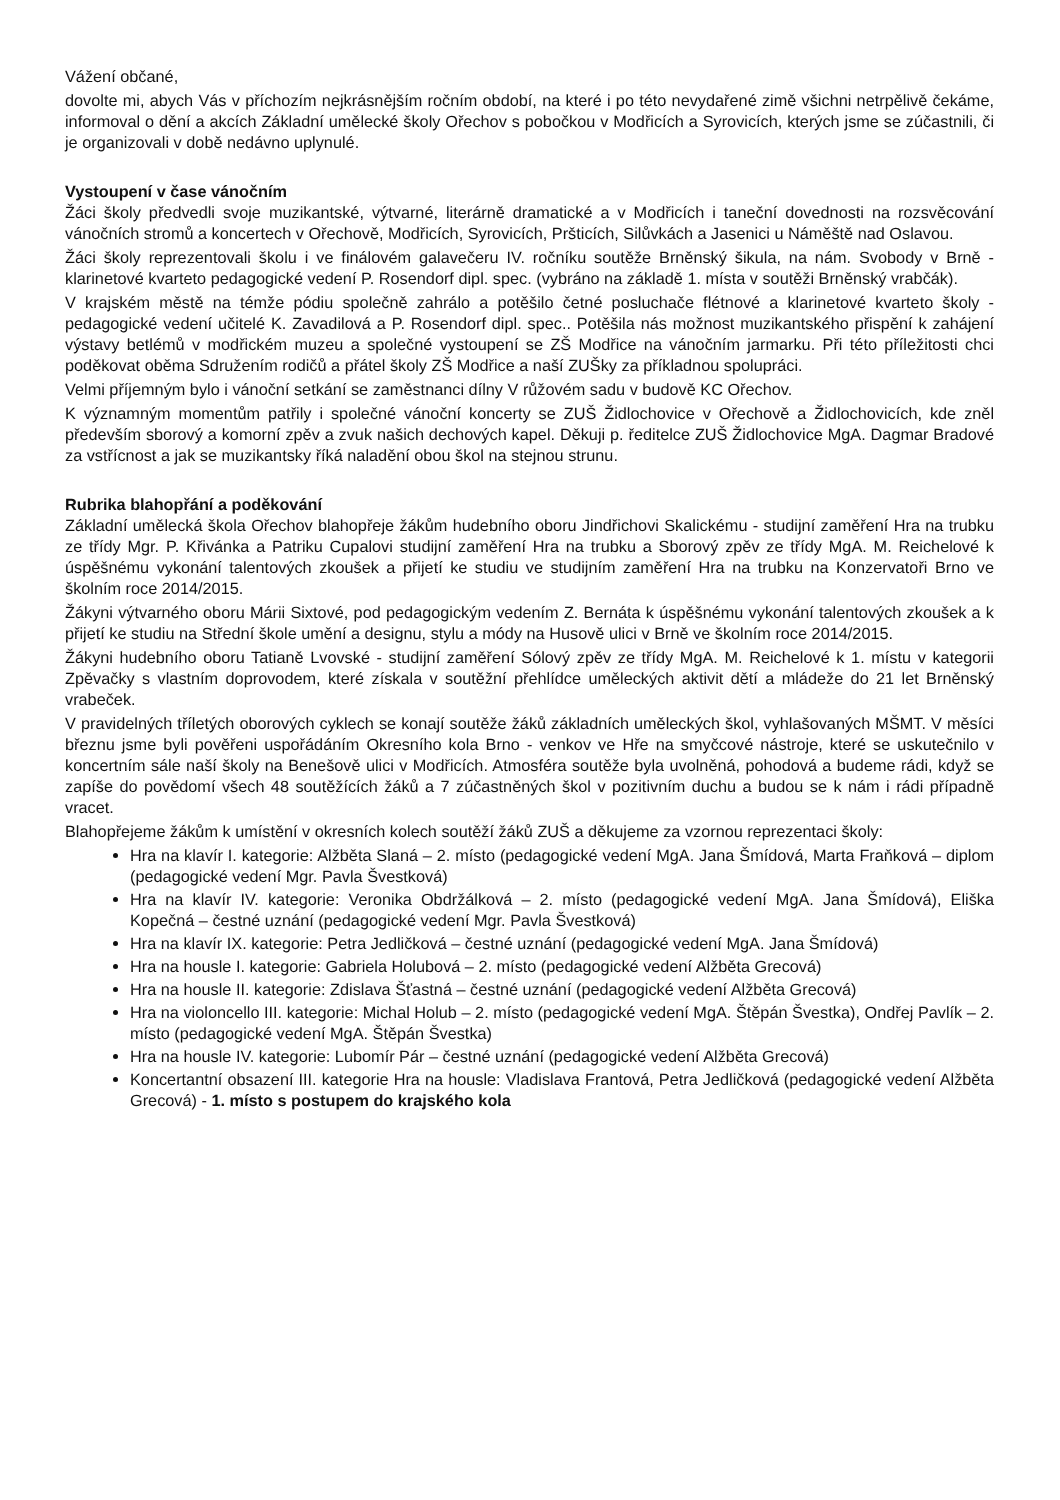Vážení občané,
dovolte mi, abych Vás v příchozím nejkrásnějším ročním období, na které i po této nevydařené zimě všichni netrpělivě čekáme, informoval o dění a akcích Základní umělecké školy Ořechov s pobočkou v Modřicích a Syrovicích, kterých jsme se zúčastnili, či je organizovali v době nedávno uplynulé.
Vystoupení v čase vánočním
Žáci školy předvedli svoje muzikantské, výtvarné, literárně dramatické a v Modřicích i taneční dovednosti na rozsvěcování vánočních stromů a koncertech v Ořechově, Modřicích, Syrovicích, Pršticích, Silůvkách a Jasenici u Náměště nad Oslavou.
Žáci školy reprezentovali školu i ve finálovém galavečeru IV. ročníku soutěže Brněnský šikula, na nám. Svobody v Brně - klarinetové kvarteto pedagogické vedení P. Rosendorf dipl. spec. (vybráno na základě 1. místa v soutěži Brněnský vrabčák).
V krajském městě na témže pódiu společně zahrálo a potěšilo četné posluchače flétnové a klarinetové kvarteto školy - pedagogické vedení učitelé K. Zavadilová a P. Rosendorf dipl. spec.. Potěšila nás možnost muzikantského přispění k zahájení výstavy betlémů v modřickém muzeu a společné vystoupení se ZŠ Modřice na vánočním jarmarku. Při této příležitosti chci poděkovat oběma Sdružením rodičů a přátel školy ZŠ Modřice a naší ZUŠky za příkladnou spolupráci.
Velmi příjemným bylo i vánoční setkání se zaměstnanci dílny V růžovém sadu v budově KC Ořechov.
K významným momentům patřily i společné vánoční koncerty se ZUŠ Židlochovice v Ořechově a Židlochovicích, kde zněl především sborový a komorní zpěv a zvuk našich dechových kapel. Děkuji p. ředitelce ZUŠ Židlochovice MgA. Dagmar Bradové za vstřícnost a jak se muzikantsky říká naladění obou škol na stejnou strunu.
Rubrika blahopřání a poděkování
Základní umělecká škola Ořechov blahopřeje žákům hudebního oboru Jindřichovi Skalickému - studijní zaměření Hra na trubku ze třídy Mgr. P. Křivánka a Patriku Cupalovi studijní zaměření Hra na trubku a Sborový zpěv ze třídy MgA. M. Reichelové k úspěšnému vykonání talentových zkoušek a přijetí ke studiu ve studijním zaměření Hra na trubku na Konzervatoři Brno ve školním roce 2014/2015.
Žákyni výtvarného oboru Márii Sixtové, pod pedagogickým vedením Z. Bernáta k úspěšnému vykonání talentových zkoušek a k přijetí ke studiu na Střední škole umění a designu, stylu a módy na Husově ulici v Brně ve školním roce 2014/2015.
Žákyni hudebního oboru Tatianě Lvovské - studijní zaměření Sólový zpěv ze třídy MgA. M. Reichelové k 1. místu v kategorii Zpěvačky s vlastním doprovodem, které získala v soutěžní přehlídce uměleckých aktivit dětí a mládeže do 21 let Brněnský vrabeček.
V pravidelných tříletých oborových cyklech se konají soutěže žáků základních uměleckých škol, vyhlašovaných MŠMT. V měsíci březnu jsme byli pověřeni uspořádáním Okresního kola Brno - venkov ve Hře na smyčcové nástroje, které se uskutečnilo v koncertním sále naší školy na Benešově ulici v Modřicích. Atmosféra soutěže byla uvolněná, pohodová a budeme rádi, když se zapíše do povědomí všech 48 soutěžících žáků a 7 zúčastněných škol v pozitivním duchu a budou se k nám i rádi případně vracet.
Blahopřejeme žákům k umístění v okresních kolech soutěží žáků ZUŠ a děkujeme za vzornou reprezentaci školy:
Hra na klavír I. kategorie: Alžběta Slaná – 2. místo (pedagogické vedení MgA. Jana Šmídová, Marta Fraňková – diplom (pedagogické vedení Mgr. Pavla Švestková)
Hra na klavír IV. kategorie: Veronika Obdržálková – 2. místo (pedagogické vedení MgA. Jana Šmídová), Eliška Kopečná – čestné uznání (pedagogické vedení Mgr. Pavla Švestková)
Hra na klavír IX. kategorie: Petra Jedličková – čestné uznání (pedagogické vedení MgA. Jana Šmídová)
Hra na housle I. kategorie: Gabriela Holubová – 2. místo (pedagogické vedení Alžběta Grecová)
Hra na housle II. kategorie: Zdislava Šťastná – čestné uznání (pedagogické vedení Alžběta Grecová)
Hra na violoncello III. kategorie: Michal Holub – 2. místo (pedagogické vedení MgA. Štěpán Švestka), Ondřej Pavlík – 2. místo (pedagogické vedení MgA. Štěpán Švestka)
Hra na housle IV. kategorie: Lubomír Pár – čestné uznání (pedagogické vedení Alžběta Grecová)
Koncertantní obsazení III. kategorie Hra na housle: Vladislava Frantová, Petra Jedličková (pedagogické vedení Alžběta Grecová) - 1. místo s postupem do krajského kola